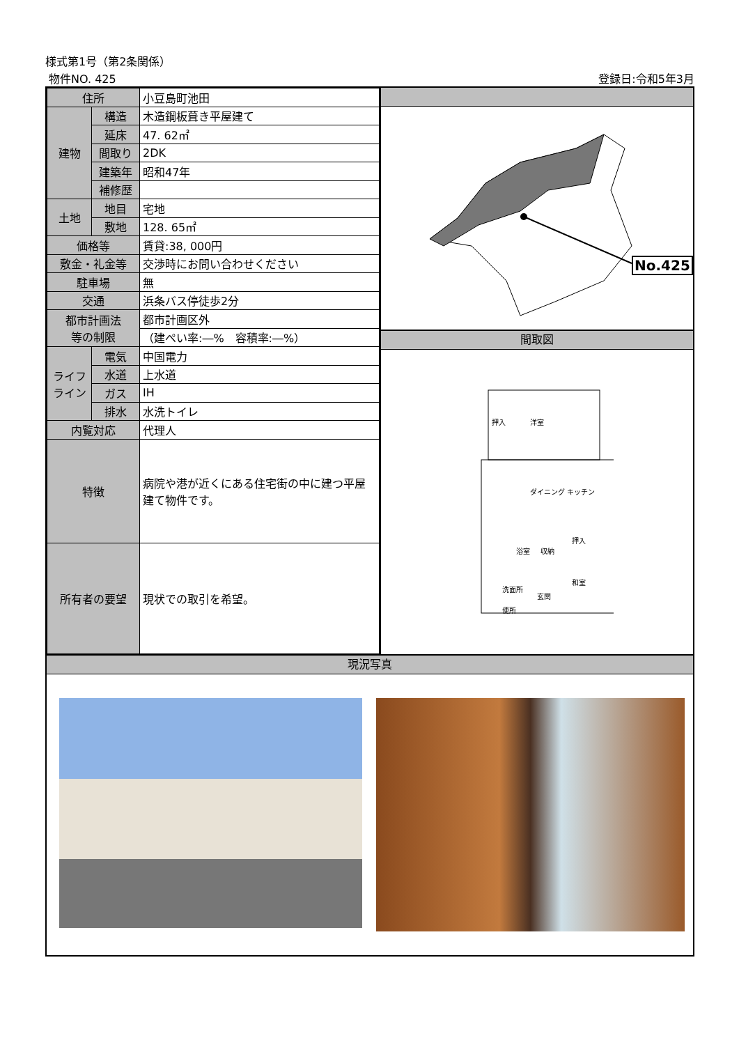様式第1号（第2条関係）
物件NO. 425 登録日:令和5年3月
| 住所 | | 小豆島町池田 |
| 建物 | 構造 | 木造鋼板葺き平屋建て |
| | 延床 | 47. 62㎡ |
| | 間取り | 2DK |
| | 建築年 | 昭和47年 |
| | 補修歴 | |
| 土地 | 地目 | 宅地 |
| | 敷地 | 128. 65㎡ |
| 価格等 | | 賃貸:38, 000円 |
| 敷金・礼金等 | | 交渉時にお問い合わせください |
| 駐車場 | | 無 |
| 交通 | | 浜条バス停徒歩2分 |
| 都市計画法 等の制限 | | 都市計画区外 |
| | | （建ぺい率:―% 容積率:―%） |
| ライフ ライン | 電気 | 中国電力 |
| | 水道 | 上水道 |
| | ガス | IH |
| | 排水 | 水洗トイレ |
| 内覧対応 | | 代理人 |
| 特徴 | | 病院や港が近くにある住宅街の中に建つ平屋建て物件です。 |
| 所有者の要望 | | 現状での取引を希望。 |
No.425
間取図
洋室
押入
ダイニング キッチン
浴室
押入
和室
玄関
洗面所
便所
収納
現況写真